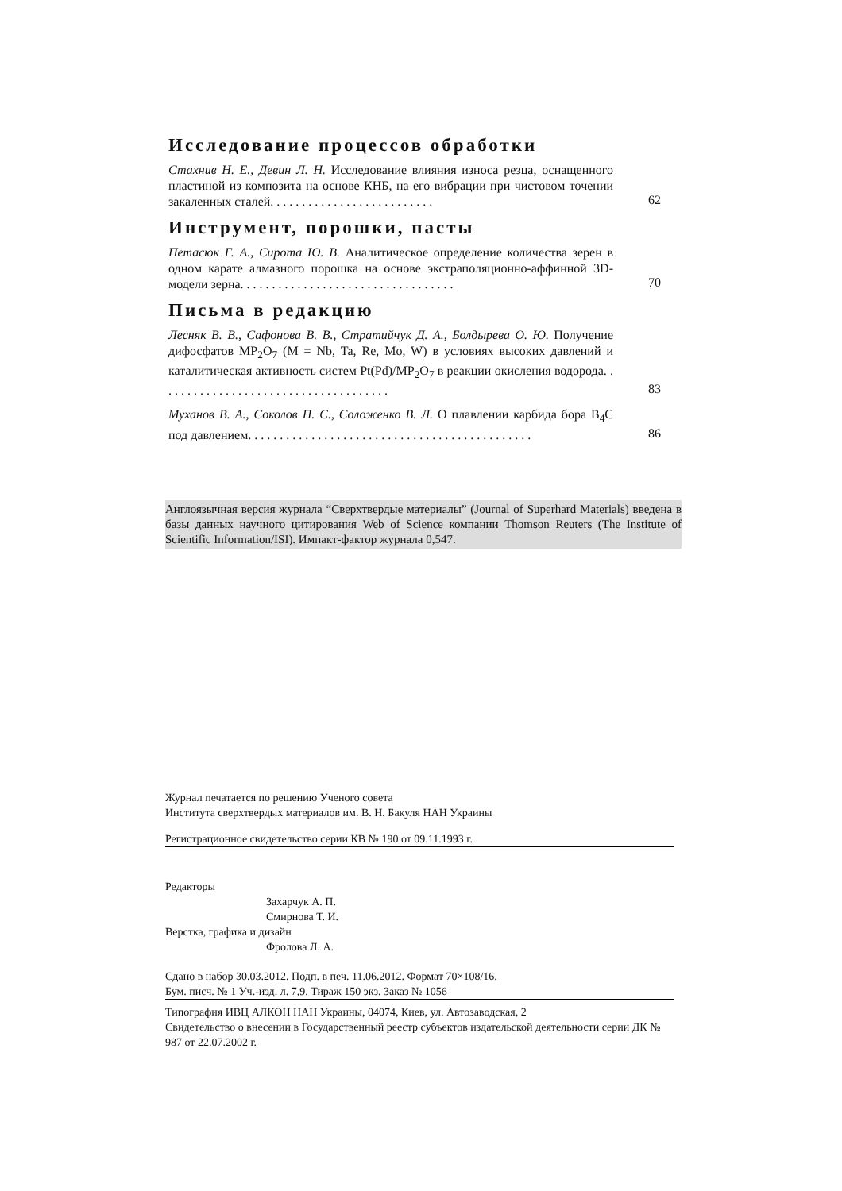Исследование процессов обработки
Стахнив Н. Е., Девин Л. Н. Исследование влияния износа резца, оснащенного пластиной из композита на основе КНБ, на его вибрации при чистовом точении закаленных сталей. . . . . . . . . . . . . . . . . . . . . . . . . .
62
Инструмент, порошки, пасты
Петасюк Г. А., Сирота Ю. В. Аналитическое определение количества зерен в одном карате алмазного порошка на основе экстраполяционно-аффинной 3D-модели зерна. . . . . . . . . . . . . . . . . . . . . . . . . . . . . . . . . .
70
Письма в редакцию
Лесняк В. В., Сафонова В. В., Стратийчук Д. А., Болдырева О. Ю. Получение дифосфатов MP<sub>2</sub>O<sub>7</sub> (M = Nb, Ta, Re, Mo, W) в условиях высоких давлений и каталитическая активность систем Pt(Pd)/MP<sub>2</sub>O<sub>7</sub> в реакции окисления водорода. . . . . . . . . . . . . . . . . . . . . . . . . . . . . . . . . . . . .
83
Муханов В. А., Соколов П. С., Соложенко В. Л. О плавлении карбида бора B<sub>4</sub>C под давлением. . . . . . . . . . . . . . . . . . . . . . . . . . . . . . . . . . . . . . . . . . . . .
86
Англоязычная версия журнала “Сверхтвердые материалы” (Journal of Superhard Materials) введена в базы данных научного цитирования Web of Science компании Thomson Reuters (The Institute of Scientific Information/ISI). Импакт-фактор журнала 0,547.
Журнал печатается по решению Ученого совета
Института сверхтвердых материалов им. В. Н. Бакуля НАН Украины
Регистрационное свидетельство серии КВ № 190 от 09.11.1993 г.
Редакторы
Захарчук А. П.
Смирнова Т. И.
Верстка, графика и дизайн
Фролова Л. А.
Сдано в набор 30.03.2012. Подп. в печ. 11.06.2012. Формат 70×108/16.
Бум. писч. № 1 Уч.-изд. л. 7,9. Тираж 150 экз. Заказ № 1056
Типография ИВЦ АЛКОН НАН Украины, 04074, Киев, ул. Автозаводская, 2
Свидетельство о внесении в Государственный реестр субъектов издательской деятельности серии ДК № 987 от 22.07.2002 г.